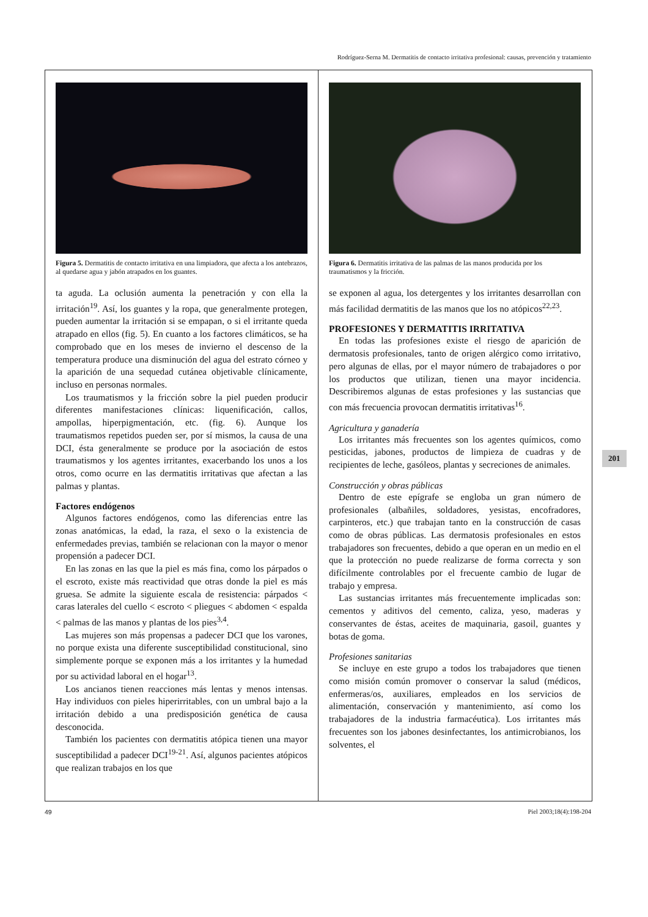Rodríguez-Serna M. Dermatitis de contacto irritativa profesional: causas, prevención y tratamiento
Figura 5. Dermatitis de contacto irritativa en una limpiadora, que afecta a los antebrazos, al quedarse agua y jabón atrapados en los guantes.
ta aguda. La oclusión aumenta la penetración y con ella la irritación<sup>19</sup>. Así, los guantes y la ropa, que generalmente protegen, pueden aumentar la irritación si se empapan, o si el irritante queda atrapado en ellos (fig. 5). En cuanto a los factores climáticos, se ha comprobado que en los meses de invierno el descenso de la temperatura produce una disminución del agua del estrato córneo y la aparición de una sequedad cutánea objetivable clínicamente, incluso en personas normales.
Los traumatismos y la fricción sobre la piel pueden producir diferentes manifestaciones clínicas: liquenificación, callos, ampollas, hiperpigmentación, etc. (fig. 6). Aunque los traumatismos repetidos pueden ser, por sí mismos, la causa de una DCI, ésta generalmente se produce por la asociación de estos traumatismos y los agentes irritantes, exacerbando los unos a los otros, como ocurre en las dermatitis irritativas que afectan a las palmas y plantas.
Factores endógenos
Algunos factores endógenos, como las diferencias entre las zonas anatómicas, la edad, la raza, el sexo o la existencia de enfermedades previas, también se relacionan con la mayor o menor propensión a padecer DCI.
En las zonas en las que la piel es más fina, como los párpados o el escroto, existe más reactividad que otras donde la piel es más gruesa. Se admite la siguiente escala de resistencia: párpados < caras laterales del cuello < escroto < pliegues < abdomen < espalda < palmas de las manos y plantas de los pies<sup>3,4</sup>.
Las mujeres son más propensas a padecer DCI que los varones, no porque exista una diferente susceptibilidad constitucional, sino simplemente porque se exponen más a los irritantes y la humedad por su actividad laboral en el hogar<sup>13</sup>.
Los ancianos tienen reacciones más lentas y menos intensas. Hay individuos con pieles hiperirritables, con un umbral bajo a la irritación debido a una predisposición genética de causa desconocida.
También los pacientes con dermatitis atópica tienen una mayor susceptibilidad a padecer DCI<sup>19-21</sup>. Así, algunos pacientes atópicos que realizan trabajos en los que
Figura 6. Dermatitis irritativa de las palmas de las manos producida por los traumatismos y la fricción.
se exponen al agua, los detergentes y los irritantes desarrollan con más facilidad dermatitis de las manos que los no atópicos<sup>22,23</sup>.
PROFESIONES Y DERMATITIS IRRITATIVA
En todas las profesiones existe el riesgo de aparición de dermatosis profesionales, tanto de origen alérgico como irritativo, pero algunas de ellas, por el mayor número de trabajadores o por los productos que utilizan, tienen una mayor incidencia. Describiremos algunas de estas profesiones y las sustancias que con más frecuencia provocan dermatitis irritativas<sup>16</sup>.
Agricultura y ganadería
Los irritantes más frecuentes son los agentes químicos, como pesticidas, jabones, productos de limpieza de cuadras y de recipientes de leche, gasóleos, plantas y secreciones de animales.
Construcción y obras públicas
Dentro de este epígrafe se engloba un gran número de profesionales (albañiles, soldadores, yesistas, encofradores, carpinteros, etc.) que trabajan tanto en la construcción de casas como de obras públicas. Las dermatosis profesionales en estos trabajadores son frecuentes, debido a que operan en un medio en el que la protección no puede realizarse de forma correcta y son difícilmente controlables por el frecuente cambio de lugar de trabajo y empresa.
Las sustancias irritantes más frecuentemente implicadas son: cementos y aditivos del cemento, caliza, yeso, maderas y conservantes de éstas, aceites de maquinaria, gasoil, guantes y botas de goma.
Profesiones sanitarias
Se incluye en este grupo a todos los trabajadores que tienen como misión común promover o conservar la salud (médicos, enfermeras/os, auxiliares, empleados en los servicios de alimentación, conservación y mantenimiento, así como los trabajadores de la industria farmacéutica). Los irritantes más frecuentes son los jabones desinfectantes, los antimicrobianos, los solventes, el
201
49 Piel 2003;18(4):198-204